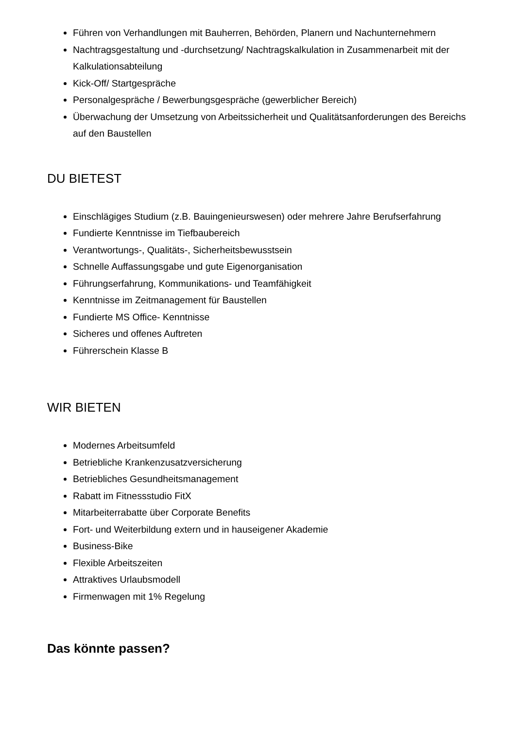Führen von Verhandlungen mit Bauherren, Behörden, Planern und Nachunternehmern
Nachtragsgestaltung und -durchsetzung/ Nachtragskalkulation in Zusammenarbeit mit der Kalkulationsabteilung
Kick-Off/ Startgespräche
Personalgespräche / Bewerbungsgespräche (gewerblicher Bereich)
Überwachung der Umsetzung von Arbeitssicherheit und Qualitätsanforderungen des Bereichs auf den Baustellen
DU BIETEST
Einschlägiges Studium (z.B. Bauingenieurswesen) oder mehrere Jahre Berufserfahrung
Fundierte Kenntnisse im Tiefbaubereich
Verantwortungs-, Qualitäts-, Sicherheitsbewusstsein
Schnelle Auffassungsgabe und gute Eigenorganisation
Führungserfahrung, Kommunikations- und Teamfähigkeit
Kenntnisse im Zeitmanagement für Baustellen
Fundierte MS Office- Kenntnisse
Sicheres und offenes Auftreten
Führerschein Klasse B
WIR BIETEN
Modernes Arbeitsumfeld
Betriebliche Krankenzusatzversicherung
Betriebliches Gesundheitsmanagement
Rabatt im Fitnessstudio FitX
Mitarbeiterrabatte über Corporate Benefits
Fort- und Weiterbildung extern und in hauseigener Akademie
Business-Bike
Flexible Arbeitszeiten
Attraktives Urlaubsmodell
Firmenwagen mit 1% Regelung
Das könnte passen?